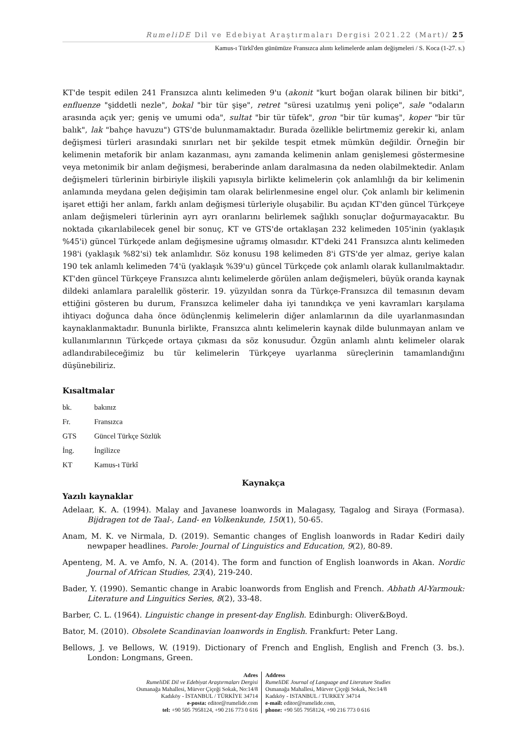RumeliDE Dil ve Edebiyat Araştırmaları Dergisi 2021.22 (Mart)/ 25
Kamus-ı Türkî'den günümüze Fransızca alıntı kelimelerde anlam değişmeleri / S. Koca (1-27. s.)
KT'de tespit edilen 241 Fransızca alıntı kelimeden 9'u (akonit "kurt boğan olarak bilinen bir bitki", enfluenze "şiddetli nezle", bokal "bir tür şişe", retret "süresi uzatılmış yeni poliçe", sale "odaların arasında açık yer; geniş ve umumi oda", sultat "bir tür tüfek", gron "bir tür kumaş", koper "bir tür balık", lak "bahçe havuzu") GTS'de bulunmamaktadır. Burada özellikle belirtmemiz gerekir ki, anlam değişmesi türleri arasındaki sınırları net bir şekilde tespit etmek mümkün değildir. Örneğin bir kelimenin metaforik bir anlam kazanması, aynı zamanda kelimenin anlam genişlemesi göstermesine veya metonimik bir anlam değişmesi, beraberinde anlam daralmasına da neden olabilmektedir. Anlam değişmeleri türlerinin birbiriyle ilişkili yapısıyla birlikte kelimelerin çok anlamlılığı da bir kelimenin anlamında meydana gelen değişimin tam olarak belirlenmesine engel olur. Çok anlamlı bir kelimenin işaret ettiği her anlam, farklı anlam değişmesi türleriyle oluşabilir. Bu açıdan KT'den güncel Türkçeye anlam değişmeleri türlerinin ayrı ayrı oranlarını belirlemek sağlıklı sonuçlar doğurmayacaktır. Bu noktada çıkarılabilecek genel bir sonuç, KT ve GTS'de ortaklaşan 232 kelimeden 105'inin (yaklaşık %45'i) güncel Türkçede anlam değişmesine uğramış olmasıdır. KT'deki 241 Fransızca alıntı kelimeden 198'i (yaklaşık %82'si) tek anlamlıdır. Söz konusu 198 kelimeden 8'i GTS'de yer almaz, geriye kalan 190 tek anlamlı kelimeden 74'ü (yaklaşık %39'u) güncel Türkçede çok anlamlı olarak kullanılmaktadır. KT'den güncel Türkçeye Fransızca alıntı kelimelerde görülen anlam değişmeleri, büyük oranda kaynak dildeki anlamlara paralellik gösterir. 19. yüzyıldan sonra da Türkçe-Fransızca dil temasının devam ettiğini gösteren bu durum, Fransızca kelimeler daha iyi tanındıkça ve yeni kavramları karşılama ihtiyacı doğunca daha önce ödünçlenmiş kelimelerin diğer anlamlarının da dile uyarlanmasından kaynaklanmaktadır. Bununla birlikte, Fransızca alıntı kelimelerin kaynak dilde bulunmayan anlam ve kullanımlarının Türkçede ortaya çıkması da söz konusudur. Özgün anlamlı alıntı kelimeler olarak adlandırabileceğimiz bu tür kelimelerin Türkçeye uyarlanma süreçlerinin tamamlandığını düşünebiliriz.
Kısaltmalar
bk. bakınız
Fr. Fransızca
GTS Güncel Türkçe Sözlük
İng. İngilizce
KT Kamus-ı Türkî
Kaynakça
Yazılı kaynaklar
Adelaar, K. A. (1994). Malay and Javanese loanwords in Malagasy, Tagalog and Siraya (Formasa). Bijdragen tot de Taal-, Land- en Volkenkunde, 150(1), 50-65.
Anam, M. K. ve Nirmala, D. (2019). Semantic changes of English loanwords in Radar Kediri daily newpaper headlines. Parole: Journal of Linguistics and Education, 9(2), 80-89.
Apenteng, M. A. ve Amfo, N. A. (2014). The form and function of English loanwords in Akan. Nordic Journal of African Studies, 23(4), 219-240.
Bader, Y. (1990). Semantic change in Arabic loanwords from English and French. Abhath Al-Yarmouk: Literature and Linguitics Series, 8(2), 33-48.
Barber, C. L. (1964). Linguistic change in present-day English. Edinburgh: Oliver&Boyd.
Bator, M. (2010). Obsolete Scandinavian loanwords in English. Frankfurt: Peter Lang.
Bellows, J. ve Bellows, W. (1919). Dictionary of French and English, English and French (3. bs.). London: Longmans, Green.
Adres
RumeliDE Dil ve Edebiyat Araştırmaları Dergisi
Osmanağa Mahallesi, Mürver Çiçeği Sokak, No:14/8
Kadıköy - İSTANBUL / TÜRKİYE 34714
e-posta: editor@rumelide.com
tel: +90 505 7958124, +90 216 773 0 616
Address
RumeliDE Journal of Language and Literature Studies
Osmanağa Mahallesi, Mürver Çiçeği Sokak, No:14/8
Kadıköy - ISTANBUL / TURKEY 34714
e-mail: editor@rumelide.com,
phone: +90 505 7958124, +90 216 773 0 616